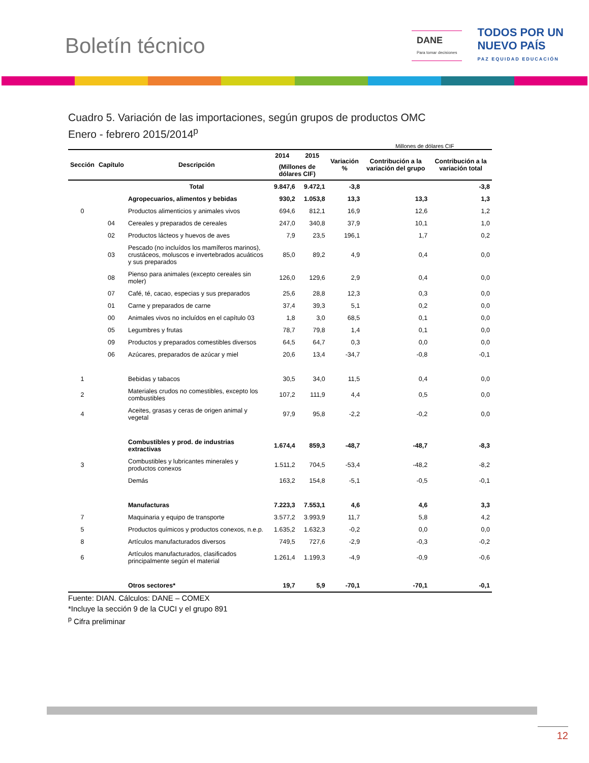Boletín técnico
DANE
Para tomar decisiones
TODOS POR UN
NUEVO PAÍS
PAZ EQUIDAD EDUCACIÓN
Cuadro 5. Variación de las importaciones, según grupos de productos OMC
Enero - febrero 2015/2014<sup>p</sup>
Millones de dólares CIF
| Sección | Capítulo | Descripción | 2014 | 2015 | Variación % | Contribución a la variación del grupo | Contribución a la variación total |
| --- | --- | --- | --- | --- | --- | --- | --- |
| | | | (Millones de dólares CIF) | | | | |
| | | Total | 9.847,6 | 9.472,1 | -3,8 | | -3,8 |
| | | Agropecuarios, alimentos y bebidas | 930,2 | 1.053,8 | 13,3 | 13,3 | 1,3 |
| 0 | | Productos alimenticios y animales vivos | 694,6 | 812,1 | 16,9 | 12,6 | 1,2 |
| | 04 | Cereales y preparados de cereales | 247,0 | 340,8 | 37,9 | 10,1 | 1,0 |
| | 02 | Productos lácteos y huevos de aves | 7,9 | 23,5 | 196,1 | 1,7 | 0,2 |
| | 03 | Pescado (no incluídos los mamíferos marinos), crustáceos, moluscos e invertebrados acuáticos y sus preparados | 85,0 | 89,2 | 4,9 | 0,4 | 0,0 |
| | 08 | Pienso para animales (excepto cereales sin moler) | 126,0 | 129,6 | 2,9 | 0,4 | 0,0 |
| | 07 | Café, té, cacao, especias y sus preparados | 25,6 | 28,8 | 12,3 | 0,3 | 0,0 |
| | 01 | Carne y preparados de carne | 37,4 | 39,3 | 5,1 | 0,2 | 0,0 |
| | 00 | Animales vivos no incluídos en el capítulo 03 | 1,8 | 3,0 | 68,5 | 0,1 | 0,0 |
| | 05 | Legumbres y frutas | 78,7 | 79,8 | 1,4 | 0,1 | 0,0 |
| | 09 | Productos y preparados comestibles diversos | 64,5 | 64,7 | 0,3 | 0,0 | 0,0 |
| | 06 | Azúcares, preparados de azúcar y miel | 20,6 | 13,4 | -34,7 | -0,8 | -0,1 |
| 1 | | Bebidas y tabacos | 30,5 | 34,0 | 11,5 | 0,4 | 0,0 |
| 2 | | Materiales crudos no comestibles, excepto los combustibles | 107,2 | 111,9 | 4,4 | 0,5 | 0,0 |
| 4 | | Aceites, grasas y ceras de origen animal y vegetal | 97,9 | 95,8 | -2,2 | -0,2 | 0,0 |
| | | Combustibles y prod. de industrias extractivas | 1.674,4 | 859,3 | -48,7 | -48,7 | -8,3 |
| 3 | | Combustibles y lubricantes minerales y productos conexos | 1.511,2 | 704,5 | -53,4 | -48,2 | -8,2 |
| | | Demás | 163,2 | 154,8 | -5,1 | -0,5 | -0,1 |
| | | Manufacturas | 7.223,3 | 7.553,1 | 4,6 | 4,6 | 3,3 |
| 7 | | Maquinaria y equipo de transporte | 3.577,2 | 3.993,9 | 11,7 | 5,8 | 4,2 |
| 5 | | Productos químicos y productos conexos, n.e.p. | 1.635,2 | 1.632,3 | -0,2 | 0,0 | 0,0 |
| 8 | | Artículos manufacturados diversos | 749,5 | 727,6 | -2,9 | -0,3 | -0,2 |
| 6 | | Artículos manufacturados, clasificados principalmente según el material | 1.261,4 | 1.199,3 | -4,9 | -0,9 | -0,6 |
| | | Otros sectores* | 19,7 | 5,9 | -70,1 | -70,1 | -0,1 |
Fuente: DIAN. Cálculos: DANE – COMEX
*Incluye la sección 9 de la CUCI y el grupo 891
<sup>p</sup> Cifra preliminar
12